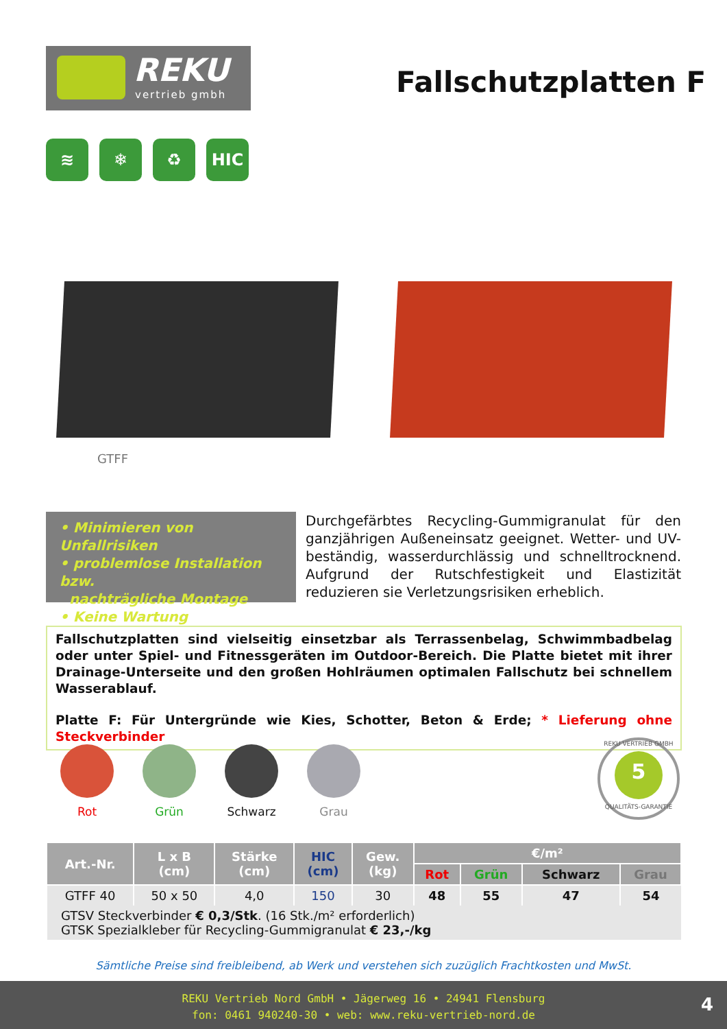REKU
vertrieb gmbh
Fallschutzplatten F
≋ ❄ ♻ HIC
GTFF
• Minimieren von Unfallrisiken
• problemlose Installation bzw.
nachträgliche Montage
• Keine Wartung
Durchgefärbtes Recycling-Gummigranulat für den ganzjährigen Außeneinsatz geeignet. Wetter- und UV-beständig, wasserdurchlässig und schnelltrocknend. Aufgrund der Rutschfestigkeit und Elastizität reduzieren sie Verletzungsrisiken erheblich.
Fallschutzplatten sind vielseitig einsetzbar als Terrassenbelag, Schwimmbadbelag oder unter Spiel- und Fitnessgeräten im Outdoor-Bereich. Die Platte bietet mit ihrer Drainage-Unterseite und den großen Hohlräumen optimalen Fallschutz bei schnellem Wasserablauf.
Platte F: Für Untergründe wie Kies, Schotter, Beton & Erde; * Lieferung ohne Steckverbinder
Rot Grün Schwarz Grau
REKU VERTRIEB GMBH
5
QUALITÄTS-GARANTIE
| Art.-Nr. | L x B (cm) | Stärke (cm) | HIC (cm) | Gew. (kg) | €/m² | | | |
| --- | --- | --- | --- | --- | --- | --- | --- | --- |
| | | | | | Rot | Grün | Schwarz | Grau |
| GTFF 40 | 50 x 50 | 4,0 | 150 | 30 | 48 | 55 | 47 | 54 |
| GTSV Steckverbinder € 0,3/Stk . (16 Stk./m² erforderlich) GTSK Spezialkleber für Recycling-Gummigranulat € 23,-/kg | | | | | | | | |
Sämtliche Preise sind freibleibend, ab Werk und verstehen sich zuzüglich Frachtkosten und MwSt.
REKU Vertrieb Nord GmbH • Jägerweg 16 • 24941 Flensburg
fon: 0461 940240-30 • web: www.reku-vertrieb-nord.de
4